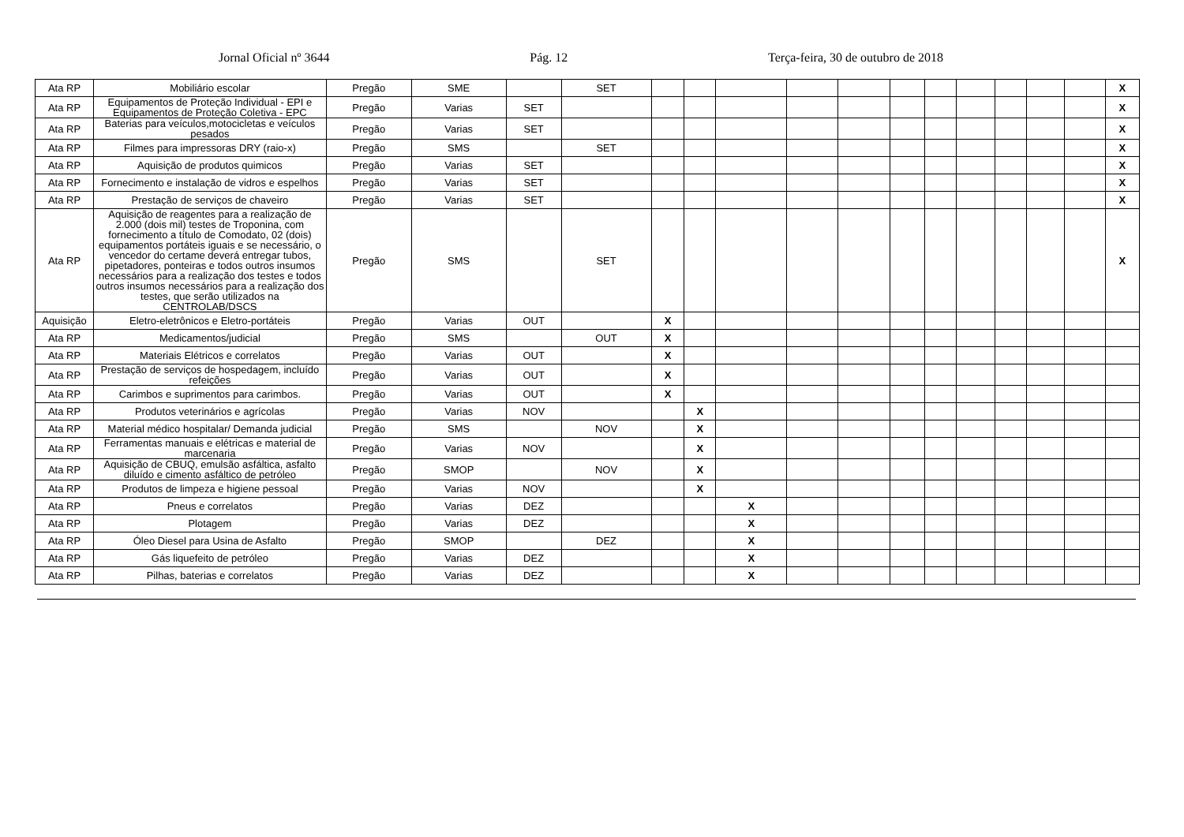Jornal Oficial nº 3644 Pág. 12 Terça-feira, 30 de outubro de 2018
| Ata RP | Mobiliário escolar | Pregão | SME | | SET | | | | | | | | | | | | X |
| Ata RP | Equipamentos de Proteção Individual - EPI e Equipamentos de Proteção Coletiva - EPC | Pregão | Varias | SET | | | | | | | | | | | | | X |
| Ata RP | Baterias para veículos,motocicletas e veículos pesados | Pregão | Varias | SET | | | | | | | | | | | | | X |
| Ata RP | Filmes para impressoras DRY (raio-x) | Pregão | SMS | | SET | | | | | | | | | | | | X |
| Ata RP | Aquisição de produtos quimicos | Pregão | Varias | SET | | | | | | | | | | | | | X |
| Ata RP | Fornecimento e instalação de vidros e espelhos | Pregão | Varias | SET | | | | | | | | | | | | | X |
| Ata RP | Prestação de serviços de chaveiro | Pregão | Varias | SET | | | | | | | | | | | | | X |
| Ata RP | Aquisição de reagentes para a realização de 2.000 (dois mil) testes de Troponina, com fornecimento a título de Comodato, 02 (dois) equipamentos portáteis iguais e se necessário, o vencedor do certame deverá entregar tubos, pipetadores, ponteiras e todos outros insumos necessários para a realização dos testes e todos outros insumos necessários para a realização dos testes, que serão utilizados na CENTROLAB/DSCS | Pregão | SMS | | SET | | | | | | | | | | | | X |
| Aquisição | Eletro-eletrônicos e Eletro-portáteis | Pregão | Varias | OUT | | X | | | | | | | | | | | |
| Ata RP | Medicamentos/judicial | Pregão | SMS | | OUT | X | | | | | | | | | | | |
| Ata RP | Materiais Elétricos e correlatos | Pregão | Varias | OUT | | X | | | | | | | | | | | |
| Ata RP | Prestação de serviços de hospedagem, incluído refeições | Pregão | Varias | OUT | | X | | | | | | | | | | | |
| Ata RP | Carimbos e suprimentos para carimbos. | Pregão | Varias | OUT | | X | | | | | | | | | | | |
| Ata RP | Produtos veterinários e agrícolas | Pregão | Varias | NOV | | | X | | | | | | | | | | |
| Ata RP | Material médico hospitalar/ Demanda judicial | Pregão | SMS | | NOV | | X | | | | | | | | | | |
| Ata RP | Ferramentas manuais e elétricas e material de marcenaria | Pregão | Varias | NOV | | | X | | | | | | | | | | |
| Ata RP | Aquisição de CBUQ, emulsão asfáltica, asfalto diluído e cimento asfáltico de petróleo | Pregão | SMOP | | NOV | | X | | | | | | | | | | |
| Ata RP | Produtos de limpeza e higiene pessoal | Pregão | Varias | NOV | | | X | | | | | | | | | | |
| Ata RP | Pneus e correlatos | Pregão | Varias | DEZ | | | | X | | | | | | | | | |
| Ata RP | Plotagem | Pregão | Varias | DEZ | | | | X | | | | | | | | | |
| Ata RP | Óleo Diesel para Usina de Asfalto | Pregão | SMOP | | DEZ | | | X | | | | | | | | | |
| Ata RP | Gás liquefeito de petróleo | Pregão | Varias | DEZ | | | | X | | | | | | | | | |
| Ata RP | Pilhas, baterias e correlatos | Pregão | Varias | DEZ | | | | X | | | | | | | | | |